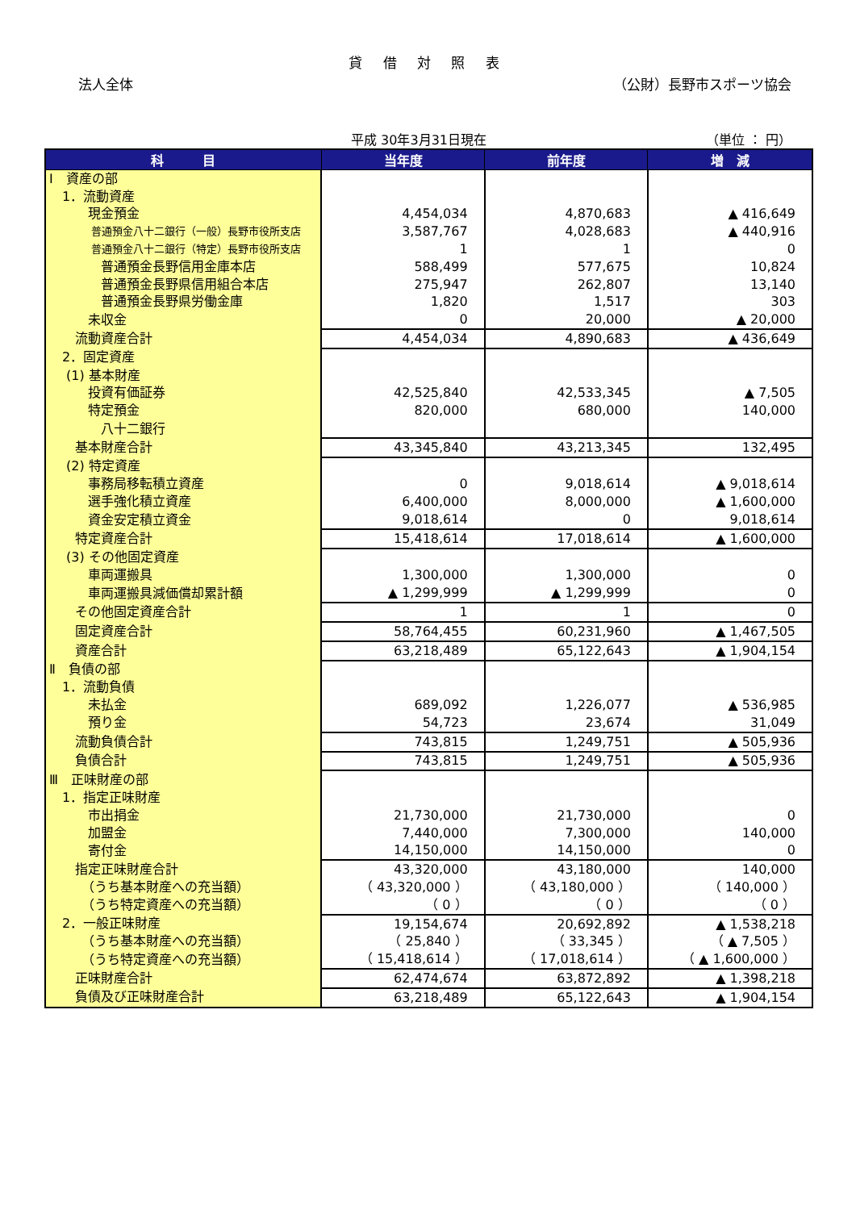貸 借 対 照 表
法人全体 （公財）長野市スポーツ協会
平成 30年3月31日現在 （単位 ： 円）
| 科 目 | 当年度 | 前年度 | 増 減 |
| --- | --- | --- | --- |
| Ⅰ 資産の部 | | | |
| 1．流動資産 | | | |
| 現金預金 | 4,454,034 | 4,870,683 | ▲ 416,649 |
| 普通預金八十二銀行（一般）長野市役所支店 | 3,587,767 | 4,028,683 | ▲ 440,916 |
| 普通預金八十二銀行（特定）長野市役所支店 | 1 | 1 | 0 |
| 普通預金長野信用金庫本店 | 588,499 | 577,675 | 10,824 |
| 普通預金長野県信用組合本店 | 275,947 | 262,807 | 13,140 |
| 普通預金長野県労働金庫 | 1,820 | 1,517 | 303 |
| 未収金 | 0 | 20,000 | ▲ 20,000 |
| 流動資産合計 | 4,454,034 | 4,890,683 | ▲ 436,649 |
| 2．固定資産 | | | |
| (1) 基本財産 | | | |
| 投資有価証券 | 42,525,840 | 42,533,345 | ▲ 7,505 |
| 特定預金 | 820,000 | 680,000 | 140,000 |
| 八十二銀行 | | | |
| 基本財産合計 | 43,345,840 | 43,213,345 | 132,495 |
| (2) 特定資産 | | | |
| 事務局移転積立資産 | 0 | 9,018,614 | ▲ 9,018,614 |
| 選手強化積立資産 | 6,400,000 | 8,000,000 | ▲ 1,600,000 |
| 資金安定積立資金 | 9,018,614 | 0 | 9,018,614 |
| 特定資産合計 | 15,418,614 | 17,018,614 | ▲ 1,600,000 |
| (3) その他固定資産 | | | |
| 車両運搬具 | 1,300,000 | 1,300,000 | 0 |
| 車両運搬具減価償却累計額 | ▲ 1,299,999 | ▲ 1,299,999 | 0 |
| その他固定資産合計 | 1 | 1 | 0 |
| 固定資産合計 | 58,764,455 | 60,231,960 | ▲ 1,467,505 |
| 資産合計 | 63,218,489 | 65,122,643 | ▲ 1,904,154 |
| Ⅱ 負債の部 | | | |
| 1．流動負債 | | | |
| 未払金 | 689,092 | 1,226,077 | ▲ 536,985 |
| 預り金 | 54,723 | 23,674 | 31,049 |
| 流動負債合計 | 743,815 | 1,249,751 | ▲ 505,936 |
| 負債合計 | 743,815 | 1,249,751 | ▲ 505,936 |
| Ⅲ 正味財産の部 | | | |
| 1．指定正味財産 | | | |
| 市出捐金 | 21,730,000 | 21,730,000 | 0 |
| 加盟金 | 7,440,000 | 7,300,000 | 140,000 |
| 寄付金 | 14,150,000 | 14,150,000 | 0 |
| 指定正味財産合計 | 43,320,000 | 43,180,000 | 140,000 |
| （うち基本財産への充当額） | （ 43,320,000 ） | （ 43,180,000 ） | （ 140,000 ） |
| （うち特定資産への充当額） | （ 0 ） | （ 0 ） | （ 0 ） |
| 2．一般正味財産 | 19,154,674 | 20,692,892 | ▲ 1,538,218 |
| （うち基本財産への充当額） | （ 25,840 ） | （ 33,345 ） | （ ▲ 7,505 ） |
| （うち特定資産への充当額） | （ 15,418,614 ） | （ 17,018,614 ） | （ ▲ 1,600,000 ） |
| 正味財産合計 | 62,474,674 | 63,872,892 | ▲ 1,398,218 |
| 負債及び正味財産合計 | 63,218,489 | 65,122,643 | ▲ 1,904,154 |